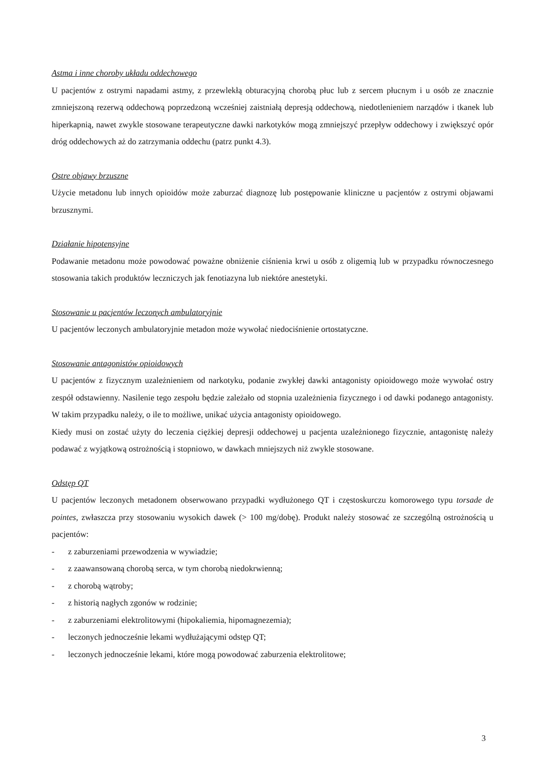Astma i inne choroby układu oddechowego
U pacjentów z ostrymi napadami astmy, z przewlekłą obturacyjną chorobą płuc lub z sercem płucnym i u osób ze znacznie zmniejszoną rezerwą oddechową poprzedzoną wcześniej zaistniałą depresją oddechową, niedotlenieniem narządów i tkanek lub hiperkapnią, nawet zwykle stosowane terapeutyczne dawki narkotyków mogą zmniejszyć przepływ oddechowy i zwiększyć opór dróg oddechowych aż do zatrzymania oddechu (patrz punkt 4.3).
Ostre objawy brzuszne
Użycie metadonu lub innych opioidów może zaburzać diagnozę lub postępowanie kliniczne u pacjentów z ostrymi objawami brzusznymi.
Działanie hipotensyjne
Podawanie metadonu może powodować poważne obniżenie ciśnienia krwi u osób z oligemią lub w przypadku równoczesnego stosowania takich produktów leczniczych jak fenotiazyna lub niektóre anestetyki.
Stosowanie u pacjentów leczonych ambulatoryjnie
U pacjentów leczonych ambulatoryjnie metadon może wywołać niedociśnienie ortostatyczne.
Stosowanie antagonistów opioidowych
U pacjentów z fizycznym uzależnieniem od narkotyku, podanie zwykłej dawki antagonisty opioidowego może wywołać ostry zespół odstawienny. Nasilenie tego zespołu będzie zależało od stopnia uzależnienia fizycznego i od dawki podanego antagonisty. W takim przypadku należy, o ile to możliwe, unikać użycia antagonisty opioidowego.
Kiedy musi on zostać użyty do leczenia ciężkiej depresji oddechowej u pacjenta uzależnionego fizycznie, antagonistę należy podawać z wyjątkową ostrożnością i stopniowo, w dawkach mniejszych niż zwykle stosowane.
Odstęp QT
U pacjentów leczonych metadonem obserwowano przypadki wydłużonego QT i częstoskurczu komorowego typu torsade de pointes, zwłaszcza przy stosowaniu wysokich dawek (> 100 mg/dobę). Produkt należy stosować ze szczególną ostrożnością u pacjentów:
- z zaburzeniami przewodzenia w wywiadzie;
- z zaawansowaną chorobą serca, w tym chorobą niedokrwienną;
- z chorobą wątroby;
- z historią nagłych zgonów w rodzinie;
- z zaburzeniami elektrolitowymi (hipokaliemia, hipomagnezemia);
- leczonych jednocześnie lekami wydłużającymi odstęp QT;
- leczonych jednocześnie lekami, które mogą powodować zaburzenia elektrolitowe;
3